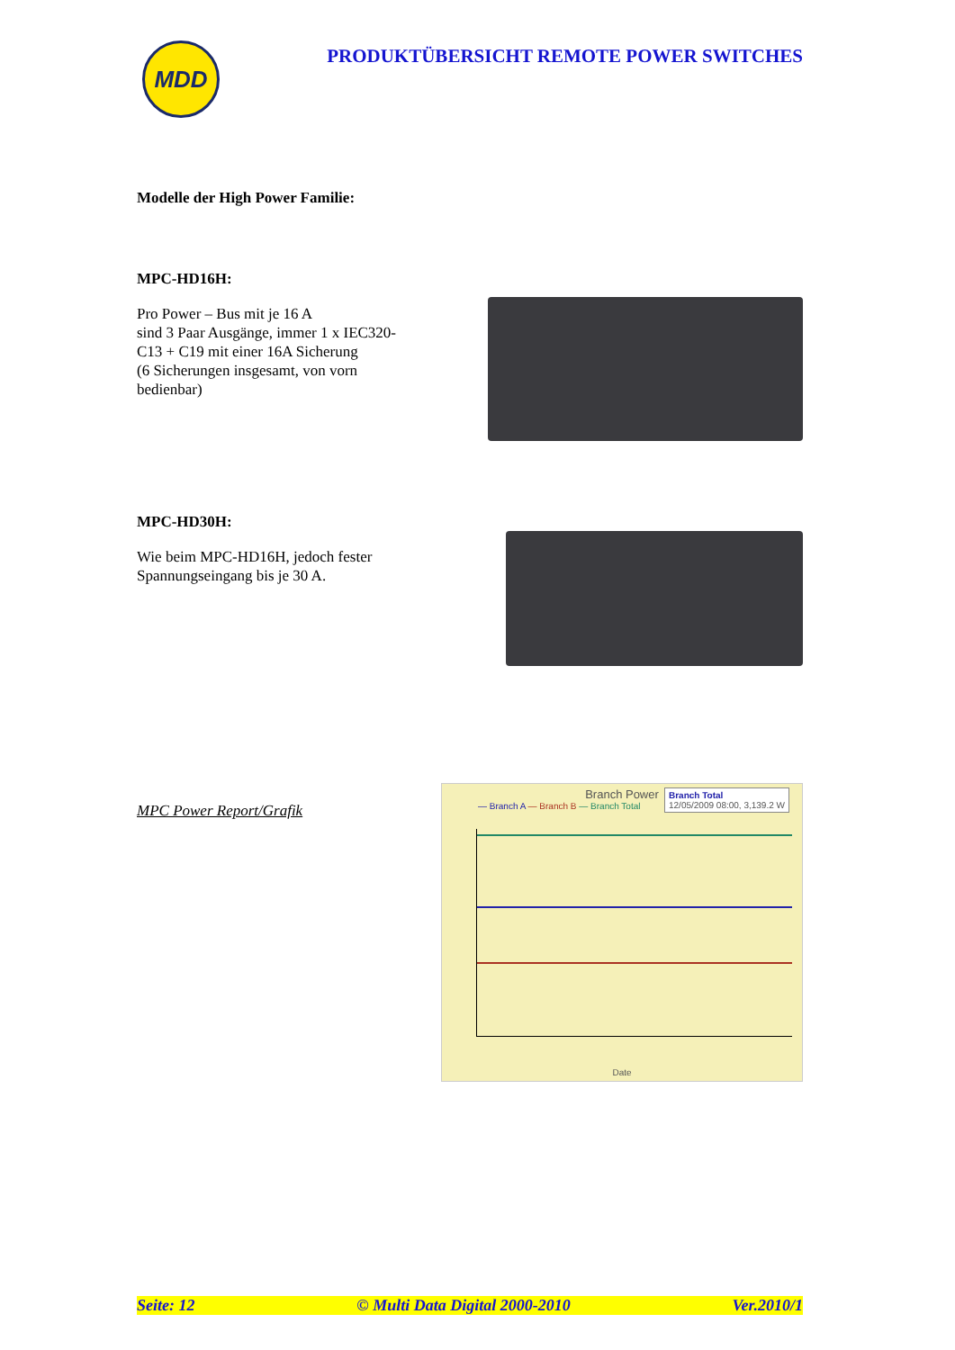MDD
PRODUKTÜBERSICHT REMOTE POWER SWITCHES
Modelle der High Power Familie:
MPC-HD16H:
Pro Power – Bus mit je 16 A
sind 3 Paar Ausgänge, immer 1 x IEC320-C13 + C19 mit einer 16A Sicherung
(6 Sicherungen insgesamt, von vorn bedienbar)
MPC-HD30H:
Wie beim MPC-HD16H, jedoch fester Spannungseingang bis je 30 A.
MPC Power Report/Grafik
Branch Power
— Branch A — Branch B — Branch Total
Branch Total
12/05/2009 08:00, 3,139.2 W
Date
Seite: 12 © Multi Data Digital 2000-2010 Ver.2010/1